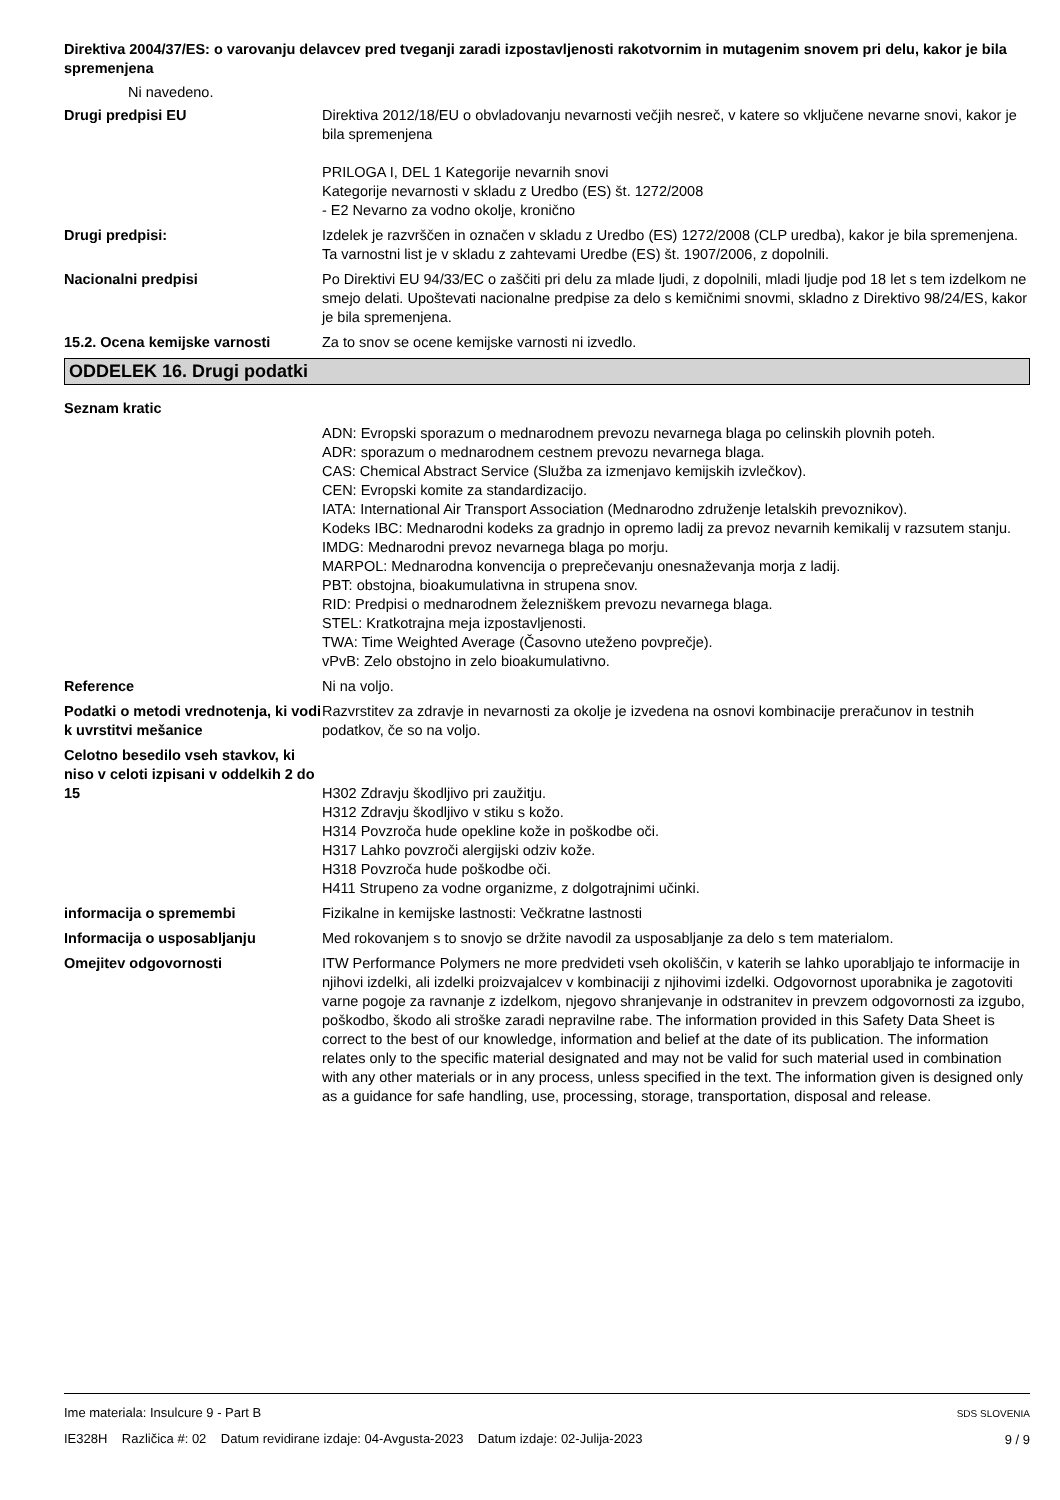Direktiva 2004/37/ES: o varovanju delavcev pred tveganji zaradi izpostavljenosti rakotvornim in mutagenim snovem pri delu, kakor je bila spremenjena
Ni navedeno.
Drugi predpisi EU Direktiva 2012/18/EU o obvladovanju nevarnosti večjih nesreč, v katere so vključene nevarne snovi, kakor je bila spremenjena
PRILOGA I, DEL 1 Kategorije nevarnih snovi
Kategorije nevarnosti v skladu z Uredbo (ES) št. 1272/2008
- E2 Nevarno za vodno okolje, kronično
Drugi predpisi: Izdelek je razvrščen in označen v skladu z Uredbo (ES) 1272/2008 (CLP uredba), kakor je bila spremenjena. Ta varnostni list je v skladu z zahtevami Uredbe (ES) št. 1907/2006, z dopolnili.
Nacionalni predpisi Po Direktivi EU 94/33/EC o zaščiti pri delu za mlade ljudi, z dopolnili, mladi ljudje pod 18 let s tem izdelkom ne smejo delati. Upoštevati nacionalne predpise za delo s kemičnimi snovmi, skladno z Direktivo 98/24/ES, kakor je bila spremenjena.
15.2. Ocena kemijske varnosti Za to snov se ocene kemijske varnosti ni izvedlo.
ODDELEK 16. Drugi podatki
Seznam kratic
ADN: Evropski sporazum o mednarodnem prevozu nevarnega blaga po celinskih plovnih poteh.
ADR: sporazum o mednarodnem cestnem prevozu nevarnega blaga.
CAS: Chemical Abstract Service (Služba za izmenjavo kemijskih izvlečkov).
CEN: Evropski komite za standardizacijo.
IATA: International Air Transport Association (Mednarodno združenje letalskih prevoznikov).
Kodeks IBC: Mednarodni kodeks za gradnjo in opremo ladij za prevoz nevarnih kemikalij v razsutem stanju.
IMDG: Mednarodni prevoz nevarnega blaga po morju.
MARPOL: Mednarodna konvencija o preprečevanju onesnaževanja morja z ladij.
PBT: obstojna, bioakumulativna in strupena snov.
RID: Predpisi o mednarodnem železniškem prevozu nevarnega blaga.
STEL: Kratkotrajna meja izpostavljenosti.
TWA: Time Weighted Average (Časovno uteženo povprečje).
vPvB: Zelo obstojno in zelo bioakumulativno.
Reference Ni na voljo.
Podatki o metodi vrednotenja, ki vodi k uvrstitvi mešanice
Razvrstitev za zdravje in nevarnosti za okolje je izvedena na osnovi kombinacije preračunov in testnih podatkov, če so na voljo.
Celotno besedilo vseh stavkov, ki niso v celoti izpisani v oddelkih 2 do 15
H302 Zdravju škodljivo pri zaužitju.
H312 Zdravju škodljivo v stiku s kožo.
H314 Povzroča hude opekline kože in poškodbe oči.
H317 Lahko povzroči alergijski odziv kože.
H318 Povzroča hude poškodbe oči.
H411 Strupeno za vodne organizme, z dolgotrajnimi učinki.
informacija o spremembi Fizikalne in kemijske lastnosti: Večkratne lastnosti
Informacija o usposabljanju Med rokovanjem s to snovjo se držite navodil za usposabljanje za delo s tem materialom.
Omejitev odgovornosti ITW Performance Polymers ne more predvideti vseh okoliščin, v katerih se lahko uporabljajo te informacije in njihovi izdelki, ali izdelki proizvajalcev v kombinaciji z njihovimi izdelki. Odgovornost uporabnika je zagotoviti varne pogoje za ravnanje z izdelkom, njegovo shranjevanje in odstranitev in prevzem odgovornosti za izgubo, poškodbo, škodo ali stroške zaradi nepravilne rabe. The information provided in this Safety Data Sheet is correct to the best of our knowledge, information and belief at the date of its publication. The information relates only to the specific material designated and may not be valid for such material used in combination with any other materials or in any process, unless specified in the text. The information given is designed only as a guidance for safe handling, use, processing, storage, transportation, disposal and release.
Ime materiala: Insulcure 9 - Part B
IE328H Različica #: 02 Datum revidirane izdaje: 04-Avgusta-2023 Datum izdaje: 02-Julija-2023
SDS SLOVENIA
9 / 9